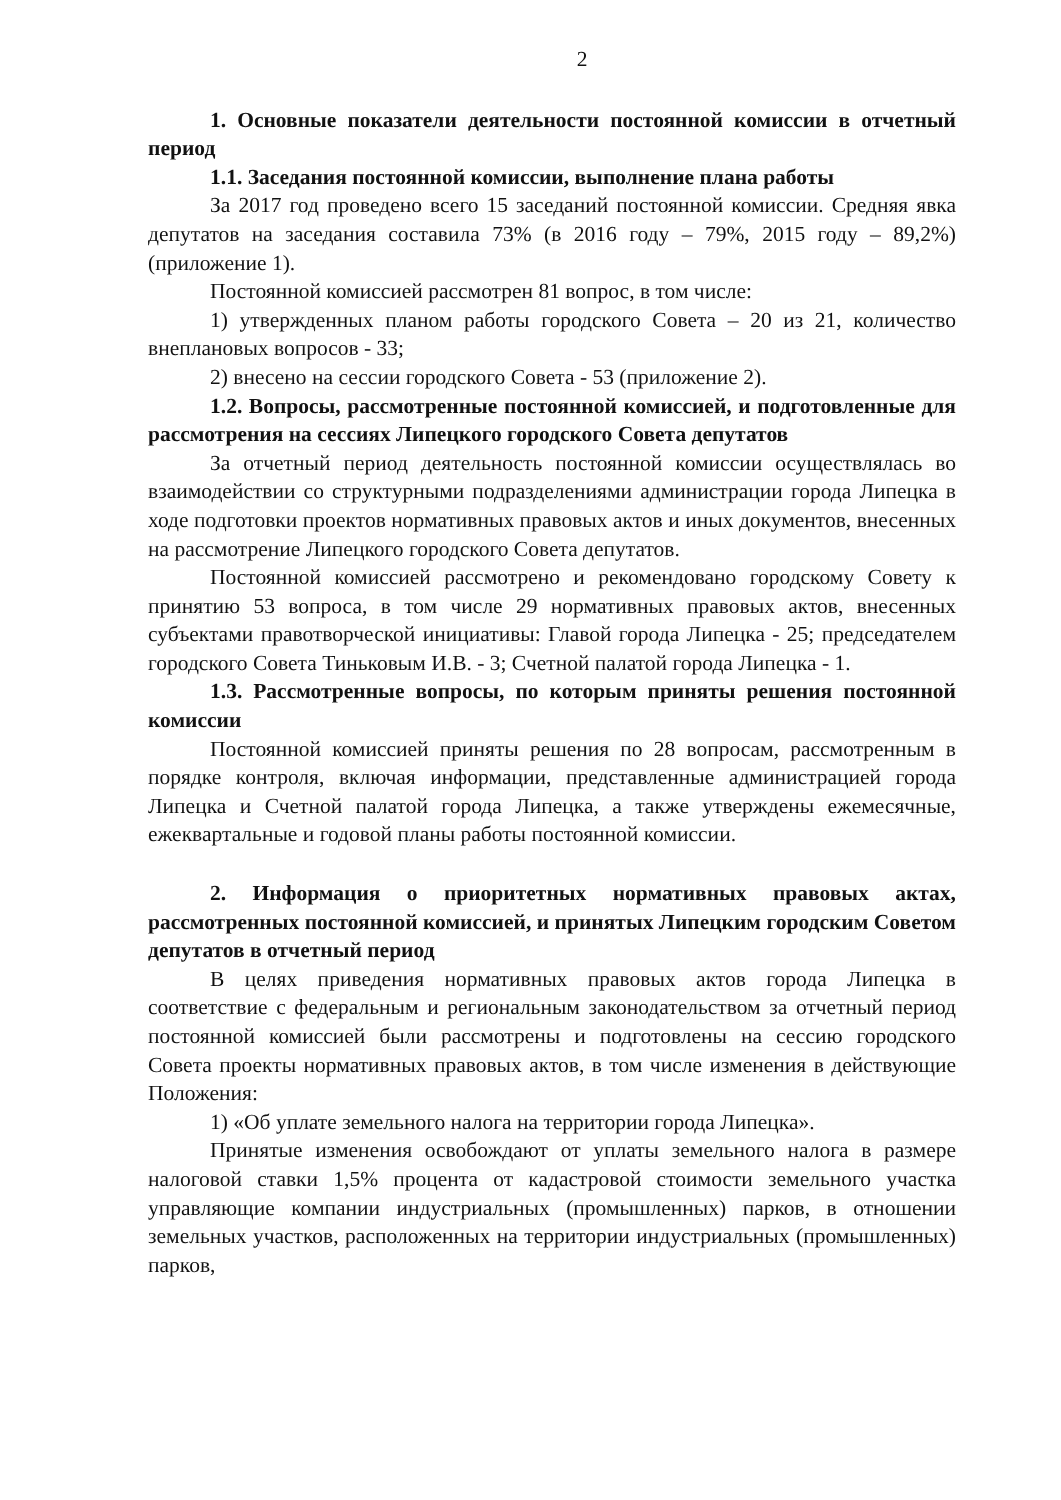2
1. Основные показатели деятельности постоянной комиссии в отчетный период
1.1. Заседания постоянной комиссии, выполнение плана работы
За 2017 год проведено всего 15 заседаний постоянной комиссии. Средняя явка депутатов на заседания составила 73% (в 2016 году – 79%, 2015 году – 89,2%) (приложение 1).
Постоянной комиссией рассмотрен 81 вопрос, в том числе:
1) утвержденных планом работы городского Совета – 20 из 21, количество внеплановых вопросов - 33;
2) внесено на сессии городского Совета - 53 (приложение 2).
1.2. Вопросы, рассмотренные постоянной комиссией, и подготовленные для рассмотрения на сессиях Липецкого городского Совета депутатов
За отчетный период деятельность постоянной комиссии осуществлялась во взаимодействии со структурными подразделениями администрации города Липецка в ходе подготовки проектов нормативных правовых актов и иных документов, внесенных на рассмотрение Липецкого городского Совета депутатов.
Постоянной комиссией рассмотрено и рекомендовано городскому Совету к принятию 53 вопроса, в том числе 29 нормативных правовых актов, внесенных субъектами правотворческой инициативы: Главой города Липецка - 25; председателем городского Совета Тиньковым И.В. - 3; Счетной палатой города Липецка - 1.
1.3. Рассмотренные вопросы, по которым приняты решения постоянной комиссии
Постоянной комиссией приняты решения по 28 вопросам, рассмотренным в порядке контроля, включая информации, представленные администрацией города Липецка и Счетной палатой города Липецка, а также утверждены ежемесячные, ежеквартальные и годовой планы работы постоянной комиссии.
2. Информация о приоритетных нормативных правовых актах, рассмотренных постоянной комиссией, и принятых Липецким городским Советом депутатов в отчетный период
В целях приведения нормативных правовых актов города Липецка в соответствие с федеральным и региональным законодательством за отчетный период постоянной комиссией были рассмотрены и подготовлены на сессию городского Совета проекты нормативных правовых актов, в том числе изменения в действующие Положения:
1) «Об уплате земельного налога на территории города Липецка».
Принятые изменения освобождают от уплаты земельного налога в размере налоговой ставки 1,5% процента от кадастровой стоимости земельного участка управляющие компании индустриальных (промышленных) парков, в отношении земельных участков, расположенных на территории индустриальных (промышленных) парков,